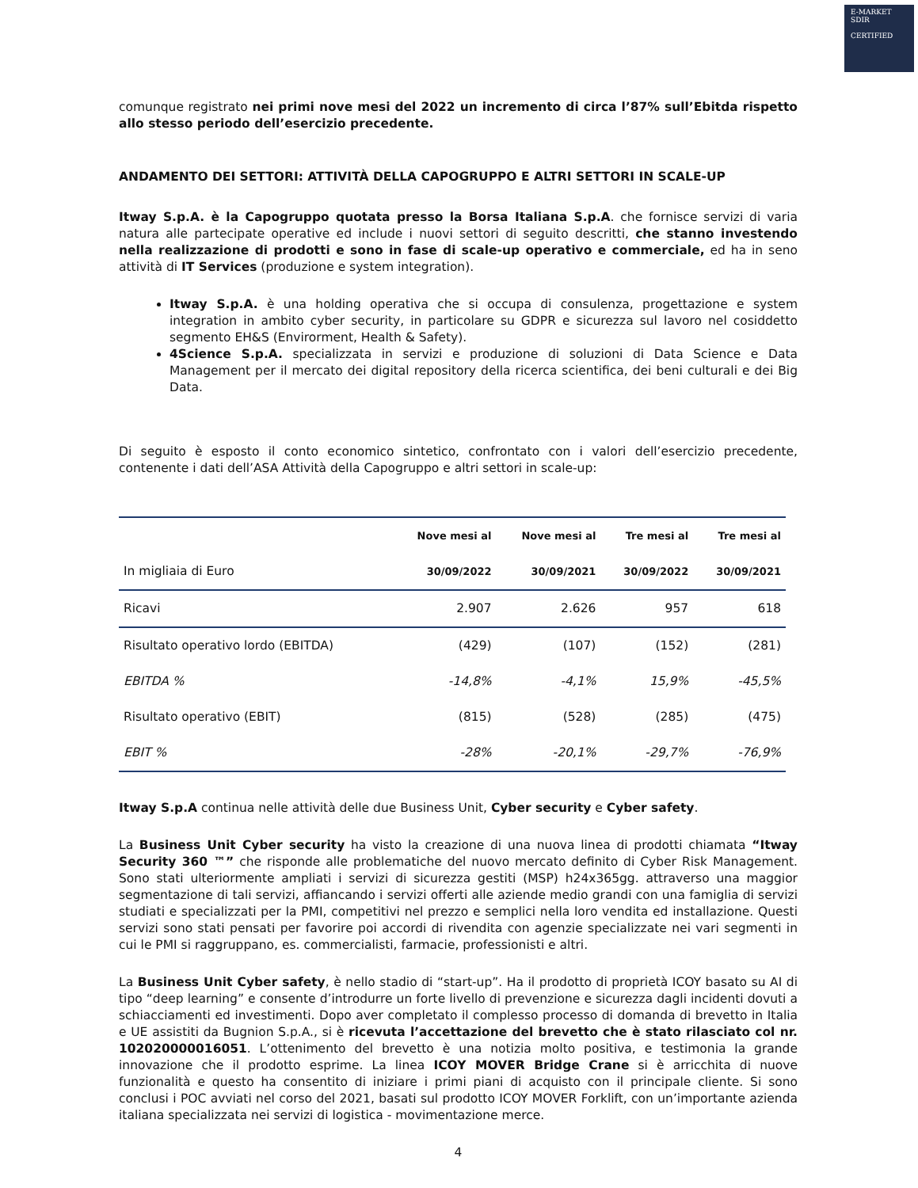E-MARKET
SDIR
CERTIFIED
comunque registrato nei primi nove mesi del 2022 un incremento di circa l’87% sull’Ebitda rispetto allo stesso periodo dell’esercizio precedente.
ANDAMENTO DEI SETTORI: ATTIVITÀ DELLA CAPOGRUPPO E ALTRI SETTORI IN SCALE-UP
Itway S.p.A. è la Capogruppo quotata presso la Borsa Italiana S.p.A. che fornisce servizi di varia natura alle partecipate operative ed include i nuovi settori di seguito descritti, che stanno investendo nella realizzazione di prodotti e sono in fase di scale-up operativo e commerciale, ed ha in seno attività di IT Services (produzione e system integration).
Itway S.p.A. è una holding operativa che si occupa di consulenza, progettazione e system integration in ambito cyber security, in particolare su GDPR e sicurezza sul lavoro nel cosiddetto segmento EH&S (Envirorment, Health & Safety).
4Science S.p.A. specializzata in servizi e produzione di soluzioni di Data Science e Data Management per il mercato dei digital repository della ricerca scientifica, dei beni culturali e dei Big Data.
Di seguito è esposto il conto economico sintetico, confrontato con i valori dell’esercizio precedente, contenente i dati dell’ASA Attività della Capogruppo e altri settori in scale-up:
| | Nove mesi al | Nove mesi al | Tre mesi al | Tre mesi al |
| --- | --- | --- | --- | --- |
| In migliaia di Euro | 30/09/2022 | 30/09/2021 | 30/09/2022 | 30/09/2021 |
| Ricavi | 2.907 | 2.626 | 957 | 618 |
| Risultato operativo lordo (EBITDA) | (429) | (107) | (152) | (281) |
| EBITDA % | -14,8% | -4,1% | 15,9% | -45,5% |
| Risultato operativo (EBIT) | (815) | (528) | (285) | (475) |
| EBIT % | -28% | -20,1% | -29,7% | -76,9% |
Itway S.p.A continua nelle attività delle due Business Unit, Cyber security e Cyber safety.
La Business Unit Cyber security ha visto la creazione di una nuova linea di prodotti chiamata “Itway Security 360 ™” che risponde alle problematiche del nuovo mercato definito di Cyber Risk Management. Sono stati ulteriormente ampliati i servizi di sicurezza gestiti (MSP) h24x365gg. attraverso una maggior segmentazione di tali servizi, affiancando i servizi offerti alle aziende medio grandi con una famiglia di servizi studiati e specializzati per la PMI, competitivi nel prezzo e semplici nella loro vendita ed installazione. Questi servizi sono stati pensati per favorire poi accordi di rivendita con agenzie specializzate nei vari segmenti in cui le PMI si raggruppano, es. commercialisti, farmacie, professionisti e altri.
La Business Unit Cyber safety, è nello stadio di “start-up”. Ha il prodotto di proprietà ICOY basato su AI di tipo “deep learning” e consente d’introdurre un forte livello di prevenzione e sicurezza dagli incidenti dovuti a schiacciamenti ed investimenti. Dopo aver completato il complesso processo di domanda di brevetto in Italia e UE assistiti da Bugnion S.p.A., si è ricevuta l’accettazione del brevetto che è stato rilasciato col nr. 102020000016051. L’ottenimento del brevetto è una notizia molto positiva, e testimonia la grande innovazione che il prodotto esprime. La linea ICOY MOVER Bridge Crane si è arricchita di nuove funzionalità e questo ha consentito di iniziare i primi piani di acquisto con il principale cliente. Si sono conclusi i POC avviati nel corso del 2021, basati sul prodotto ICOY MOVER Forklift, con un’importante azienda italiana specializzata nei servizi di logistica - movimentazione merce.
4